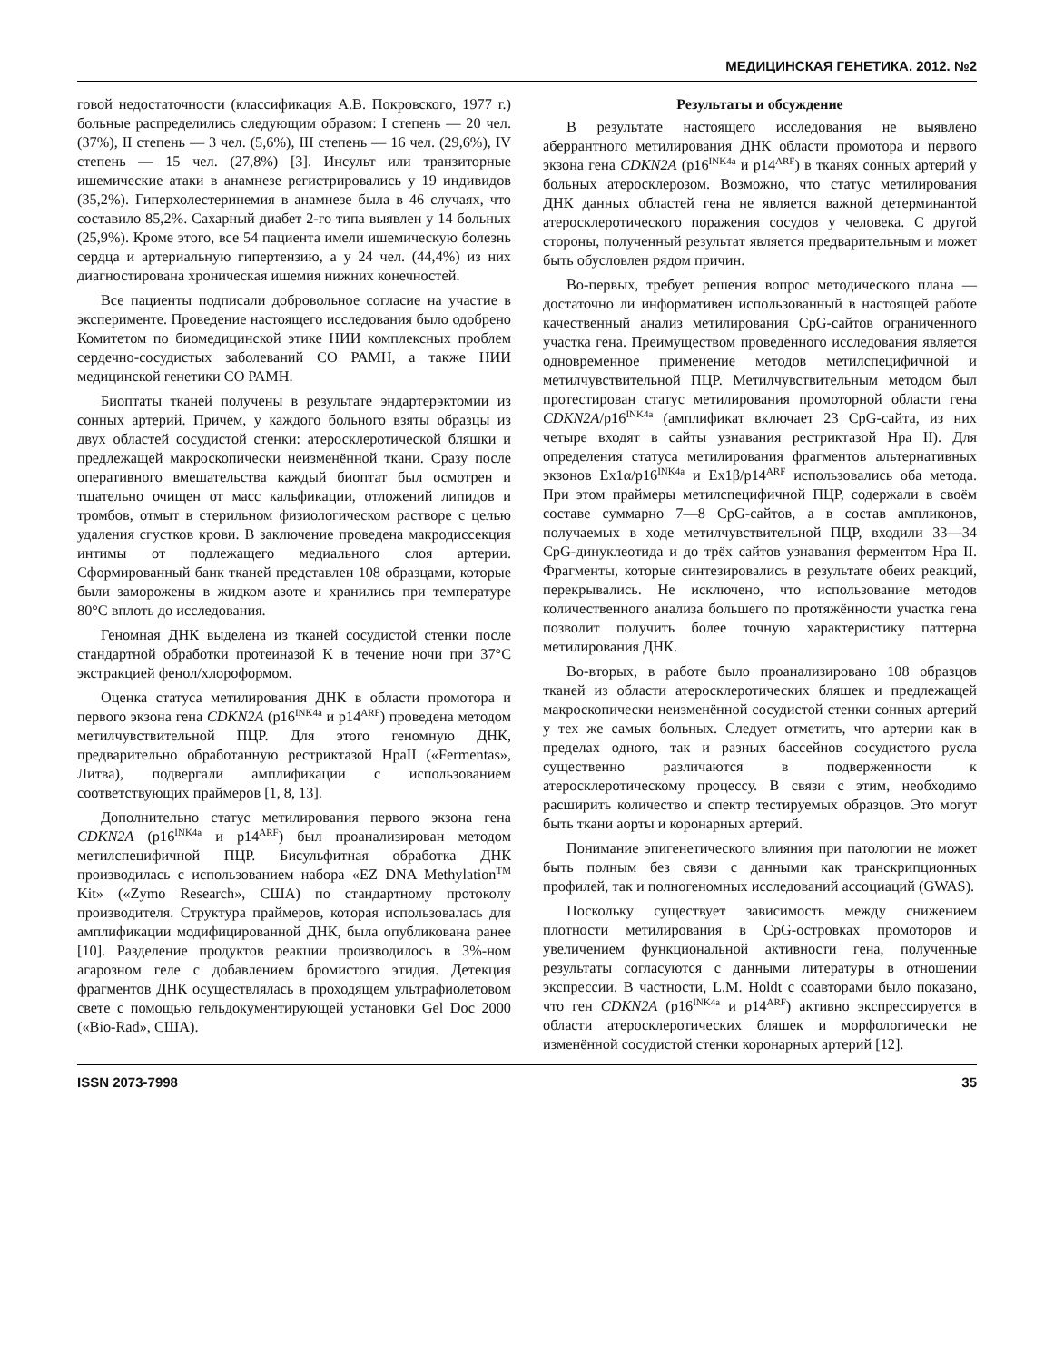МЕДИЦИНСКАЯ ГЕНЕТИКА. 2012. №2
говой недостаточности (классификация А.В. Покровского, 1977 г.) больные распределились следующим образом: I степень — 20 чел. (37%), II степень — 3 чел. (5,6%), III степень — 16 чел. (29,6%), IV степень — 15 чел. (27,8%) [3]. Инсульт или транзиторные ишемические атаки в анамнезе регистрировались у 19 индивидов (35,2%). Гиперхолестеринемия в анамнезе была в 46 случаях, что составило 85,2%. Сахарный диабет 2-го типа выявлен у 14 больных (25,9%). Кроме этого, все 54 пациента имели ишемическую болезнь сердца и артериальную гипертензию, а у 24 чел. (44,4%) из них диагностирована хроническая ишемия нижних конечностей.
Все пациенты подписали добровольное согласие на участие в эксперименте. Проведение настоящего исследования было одобрено Комитетом по биомедицинской этике НИИ комплексных проблем сердечно-сосудистых заболеваний СО РАМН, а также НИИ медицинской генетики СО РАМН.
Биоптаты тканей получены в результате эндартерэктомии из сонных артерий. Причём, у каждого больного взяты образцы из двух областей сосудистой стенки: атеросклеротической бляшки и предлежащей макроскопически неизменённой ткани. Сразу после оперативного вмешательства каждый биоптат был осмотрен и тщательно очищен от масс кальфикации, отложений липидов и тромбов, отмыт в стерильном физиологическом растворе с целью удаления сгустков крови. В заключение проведена макродиссекция интимы от подлежащего медиального слоя артерии. Сформированный банк тканей представлен 108 образцами, которые были заморожены в жидком азоте и хранились при температуре 80°C вплоть до исследования.
Геномная ДНК выделена из тканей сосудистой стенки после стандартной обработки протеиназой K в течение ночи при 37°C экстракцией фенол/хлороформом.
Оценка статуса метилирования ДНК в области промотора и первого экзона гена CDKN2A (p16<sup>INK4a</sup> и p14<sup>ARF</sup>) проведена методом метилчувствительной ПЦР. Для этого геномную ДНК, предварительно обработанную рестриктазой HpaII («Fermentas», Литва), подвергали амплификации с использованием соответствующих праймеров [1, 8, 13].
Дополнительно статус метилирования первого экзона гена CDKN2A (p16<sup>INK4a</sup> и p14<sup>ARF</sup>) был проанализирован методом метилспецифичной ПЦР. Бисульфитная обработка ДНК производилась с использованием набора «EZ DNA Methylation<sup>TM</sup> Kit» («Zymo Research», США) по стандартному протоколу производителя. Структура праймеров, которая использовалась для амплификации модифицированной ДНК, была опубликована ранее [10]. Разделение продуктов реакции производилось в 3%-ном агарозном геле с добавлением бромистого этидия. Детекция фрагментов ДНК осуществлялась в проходящем ультрафиолетовом свете с помощью гельдокументирующей установки Gel Doc 2000 («Bio-Rad», США).
Результаты и обсуждение
В результате настоящего исследования не выявлено аберрантного метилирования ДНК области промотора и первого экзона гена CDKN2A (p16<sup>INK4a</sup> и p14<sup>ARF</sup>) в тканях сонных артерий у больных атеросклерозом. Возможно, что статус метилирования ДНК данных областей гена не является важной детерминантой атеросклеротического поражения сосудов у человека. С другой стороны, полученный результат является предварительным и может быть обусловлен рядом причин.
Во-первых, требует решения вопрос методического плана — достаточно ли информативен использованный в настоящей работе качественный анализ метилирования CpG-сайтов ограниченного участка гена. Преимуществом проведённого исследования является одновременное применение методов метилспецифичной и метилчувствительной ПЦР. Метилчувствительным методом был протестирован статус метилирования промоторной области гена CDKN2A/p16<sup>INK4a</sup> (амплификат включает 23 CpG-сайта, из них четыре входят в сайты узнавания рестриктазой Hpa II). Для определения статуса метилирования фрагментов альтернативных экзонов Ex1α/p16<sup>INK4a</sup> и Ex1β/p14<sup>ARF</sup> использовались оба метода. При этом праймеры метилспецифичной ПЦР, содержали в своём составе суммарно 7—8 CpG-сайтов, а в состав ампликонов, получаемых в ходе метилчувствительной ПЦР, входили 33—34 CpG-динуклеотида и до трёх сайтов узнавания ферментом Hpa II. Фрагменты, которые синтезировались в результате обеих реакций, перекрывались. Не исключено, что использование методов количественного анализа большего по протяжённости участка гена позволит получить более точную характеристику паттерна метилирования ДНК.
Во-вторых, в работе было проанализировано 108 образцов тканей из области атеросклеротических бляшек и предлежащей макроскопически неизменённой сосудистой стенки сонных артерий у тех же самых больных. Следует отметить, что артерии как в пределах одного, так и разных бассейнов сосудистого русла существенно различаются в подверженности к атеросклеротическому процессу. В связи с этим, необходимо расширить количество и спектр тестируемых образцов. Это могут быть ткани аорты и коронарных артерий.
Понимание эпигенетического влияния при патологии не может быть полным без связи с данными как транскрипционных профилей, так и полногеномных исследований ассоциаций (GWAS).
Поскольку существует зависимость между снижением плотности метилирования в CpG-островках промоторов и увеличением функциональной активности гена, полученные результаты согласуются с данными литературы в отношении экспрессии. В частности, L.M. Holdt с соавторами было показано, что ген CDKN2A (p16<sup>INK4a</sup> и p14<sup>ARF</sup>) активно экспрессируется в области атеросклеротических бляшек и морфологически не изменённой сосудистой стенки коронарных артерий [12].
ISSN 2073-7998 35